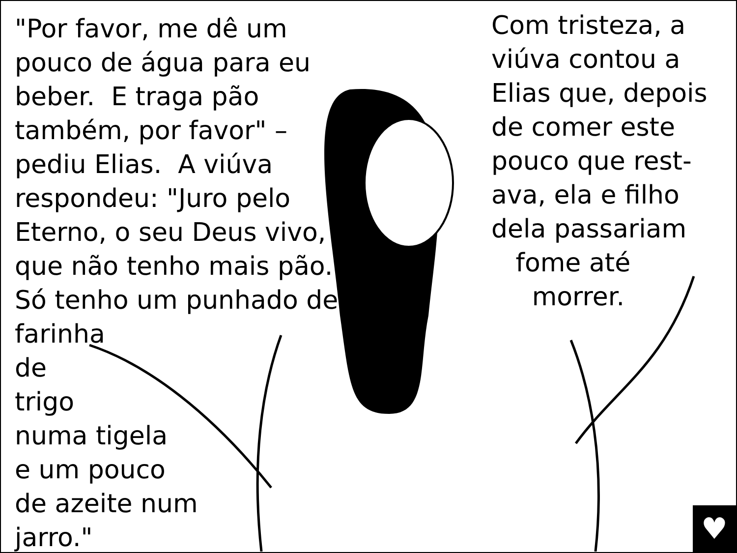"Por favor, me dê um pouco de água para eu beber. E traga pão também, por favor" – pediu Elias. A viúva respondeu: "Juro pelo Eterno, o seu Deus vivo, que não tenho mais pão. Só tenho um punhado de farinha
de
trigo
numa tigela
e um pouco
de azeite num
jarro."
Com tristeza, a viúva contou a Elias que, depois de comer este pouco que rest-ava, ela e filho dela passariam
fome até
morrer.
♥